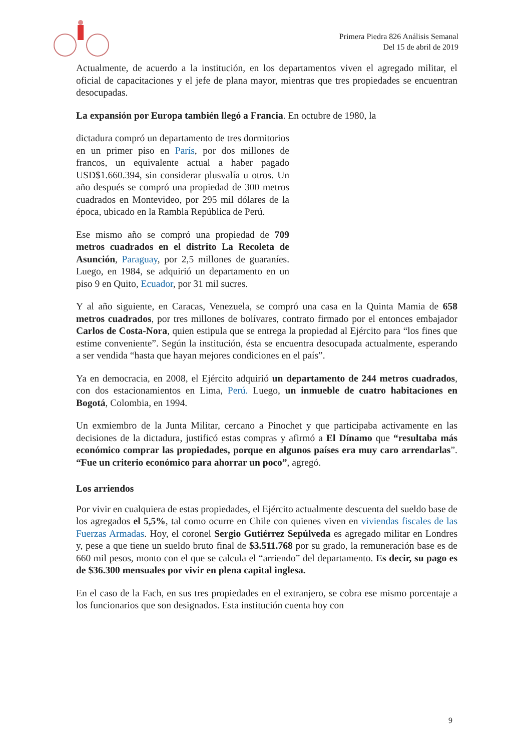Primera Piedra 826 Análisis Semanal
Del 15 de abril de 2019
Actualmente, de acuerdo a la institución, en los departamentos viven el agregado militar, el oficial de capacitaciones y el jefe de plana mayor, mientras que tres propiedades se encuentran desocupadas.
La expansión por Europa también llegó a Francia. En octubre de 1980, la
dictadura compró un departamento de tres dormitorios en un primer piso en París, por dos millones de francos, un equivalente actual a haber pagado USD$1.660.394, sin considerar plusvalía u otros. Un año después se compró una propiedad de 300 metros cuadrados en Montevideo, por 295 mil dólares de la época, ubicado en la Rambla República de Perú.
Ese mismo año se compró una propiedad de 709 metros cuadrados en el distrito La Recoleta de Asunción, Paraguay, por 2,5 millones de guaraníes. Luego, en 1984, se adquirió un departamento en un piso 9 en Quito, Ecuador, por 31 mil sucres.
Y al año siguiente, en Caracas, Venezuela, se compró una casa en la Quinta Mamia de 658 metros cuadrados, por tres millones de bolívares, contrato firmado por el entonces embajador Carlos de Costa-Nora, quien estipula que se entrega la propiedad al Ejército para “los fines que estime conveniente”. Según la institución, ésta se encuentra desocupada actualmente, esperando a ser vendida “hasta que hayan mejores condiciones en el país”.
Ya en democracia, en 2008, el Ejército adquirió un departamento de 244 metros cuadrados, con dos estacionamientos en Lima, Perú. Luego, un inmueble de cuatro habitaciones en Bogotá, Colombia, en 1994.
Un exmiembro de la Junta Militar, cercano a Pinochet y que participaba activamente en las decisiones de la dictadura, justificó estas compras y afirmó a El Dínamo que “resultaba más económico comprar las propiedades, porque en algunos países era muy caro arrendarlas”. “Fue un criterio económico para ahorrar un poco”, agregó.
Los arriendos
Por vivir en cualquiera de estas propiedades, el Ejército actualmente descuenta del sueldo base de los agregados el 5,5%, tal como ocurre en Chile con quienes viven en viviendas fiscales de las Fuerzas Armadas. Hoy, el coronel Sergio Gutiérrez Sepúlveda es agregado militar en Londres y, pese a que tiene un sueldo bruto final de $3.511.768 por su grado, la remuneración base es de 660 mil pesos, monto con el que se calcula el “arriendo” del departamento. Es decir, su pago es de $36.300 mensuales por vivir en plena capital inglesa.
En el caso de la Fach, en sus tres propiedades en el extranjero, se cobra ese mismo porcentaje a los funcionarios que son designados. Esta institución cuenta hoy con
9